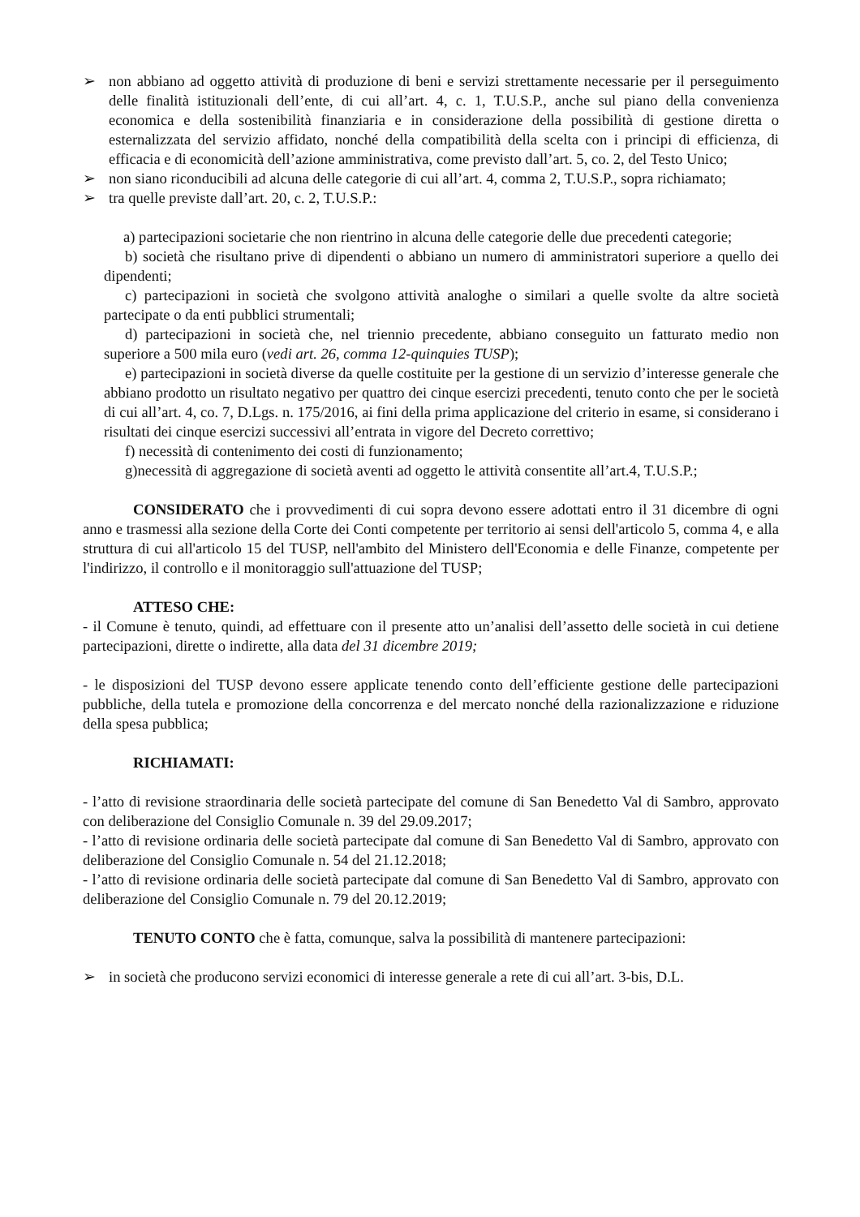➢ non abbiano ad oggetto attività di produzione di beni e servizi strettamente necessarie per il perseguimento delle finalità istituzionali dell’ente, di cui all’art. 4, c. 1, T.U.S.P., anche sul piano della convenienza economica e della sostenibilità finanziaria e in considerazione della possibilità di gestione diretta o esternalizzata del servizio affidato, nonché della compatibilità della scelta con i principi di efficienza, di efficacia e di economicità dell’azione amministrativa, come previsto dall’art. 5, co. 2, del Testo Unico;
➢ non siano riconducibili ad alcuna delle categorie di cui all’art. 4, comma 2, T.U.S.P., sopra richiamato;
➢ tra quelle previste dall’art. 20, c. 2, T.U.S.P.:
a) partecipazioni societarie che non rientrino in alcuna delle categorie delle due precedenti categorie;
b) società che risultano prive di dipendenti o abbiano un numero di amministratori superiore a quello dei dipendenti;
c) partecipazioni in società che svolgono attività analoghe o similari a quelle svolte da altre società partecipate o da enti pubblici strumentali;
d) partecipazioni in società che, nel triennio precedente, abbiano conseguito un fatturato medio non superiore a 500 mila euro (vedi art. 26, comma 12-quinquies TUSP);
e) partecipazioni in società diverse da quelle costituite per la gestione di un servizio d’interesse generale che abbiano prodotto un risultato negativo per quattro dei cinque esercizi precedenti, tenuto conto che per le società di cui all’art. 4, co. 7, D.Lgs. n. 175/2016, ai fini della prima applicazione del criterio in esame, si considerano i risultati dei cinque esercizi successivi all’entrata in vigore del Decreto correttivo;
f) necessità di contenimento dei costi di funzionamento;
g)necessità di aggregazione di società aventi ad oggetto le attività consentite all’art.4, T.U.S.P.;
CONSIDERATO che i provvedimenti di cui sopra devono essere adottati entro il 31 dicembre di ogni anno e trasmessi alla sezione della Corte dei Conti competente per territorio ai sensi dell'articolo 5, comma 4, e alla struttura di cui all'articolo 15 del TUSP, nell'ambito del Ministero dell'Economia e delle Finanze, competente per l'indirizzo, il controllo e il monitoraggio sull'attuazione del TUSP;
ATTESO CHE:
- il Comune è tenuto, quindi, ad effettuare con il presente atto un’analisi dell’assetto delle società in cui detiene partecipazioni, dirette o indirette, alla data del 31 dicembre 2019;
- le disposizioni del TUSP devono essere applicate tenendo conto dell’efficiente gestione delle partecipazioni pubbliche, della tutela e promozione della concorrenza e del mercato nonché della razionalizzazione e riduzione della spesa pubblica;
RICHIAMATI:
- l’atto di revisione straordinaria delle società partecipate del comune di San Benedetto Val di Sambro, approvato con deliberazione del Consiglio Comunale n. 39 del 29.09.2017;
- l’atto di revisione ordinaria delle società partecipate dal comune di San Benedetto Val di Sambro, approvato con deliberazione del Consiglio Comunale n. 54 del 21.12.2018;
- l’atto di revisione ordinaria delle società partecipate dal comune di San Benedetto Val di Sambro, approvato con deliberazione del Consiglio Comunale n. 79 del 20.12.2019;
TENUTO CONTO che è fatta, comunque, salva la possibilità di mantenere partecipazioni:
➢ in società che producono servizi economici di interesse generale a rete di cui all’art. 3-bis, D.L.